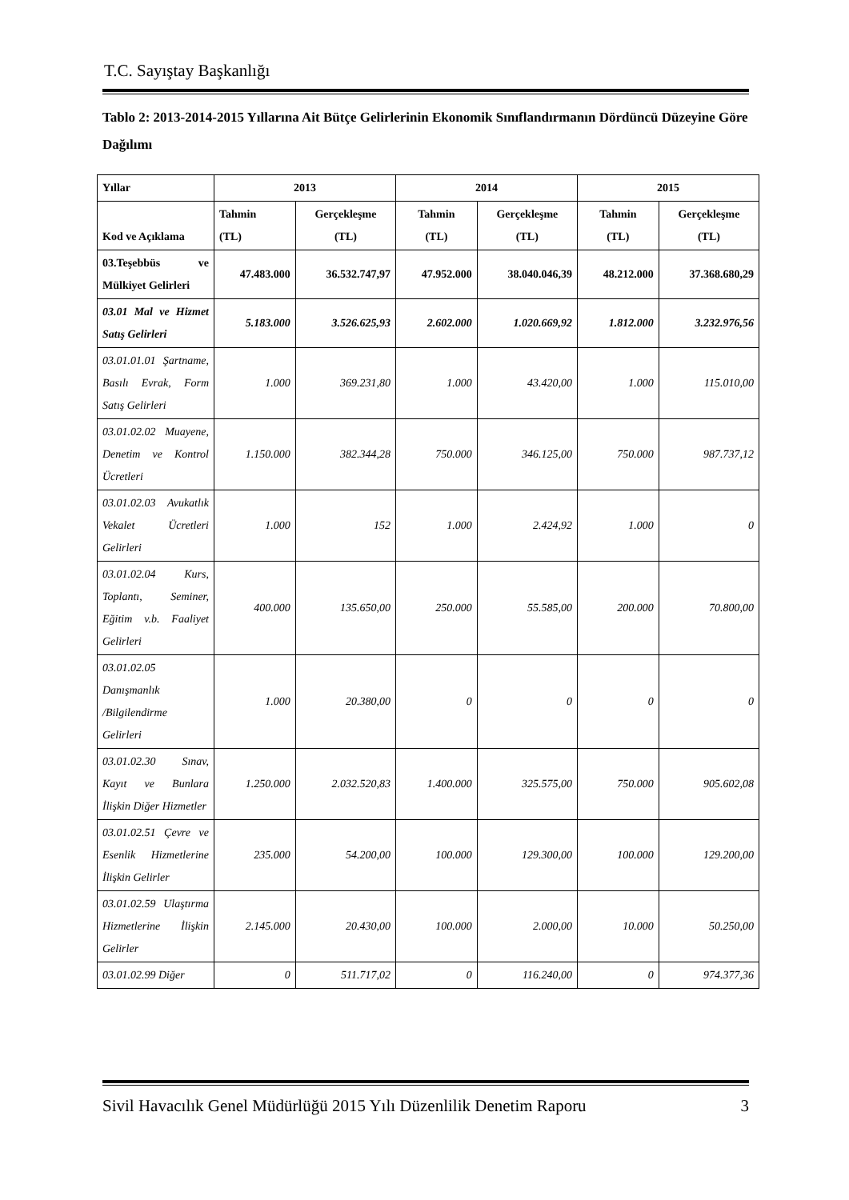T.C. Sayıştay Başkanlığı
Tablo 2: 2013-2014-2015 Yıllarına Ait Bütçe Gelirlerinin Ekonomik Sınıflandırmanın Dördüncü Düzeyine Göre Dağılımı
| Yıllar | 2013 | | 2014 | | 2015 | |
| --- | --- | --- | --- | --- | --- | --- |
| Kod ve Açıklama | Tahmin (TL) | Gerçekleşme (TL) | Tahmin (TL) | Gerçekleşme (TL) | Tahmin (TL) | Gerçekleşme (TL) |
| 03.Teşebbüs ve Mülkiyet Gelirleri | 47.483.000 | 36.532.747,97 | 47.952.000 | 38.040.046,39 | 48.212.000 | 37.368.680,29 |
| 03.01 Mal ve Hizmet Satış Gelirleri | 5.183.000 | 3.526.625,93 | 2.602.000 | 1.020.669,92 | 1.812.000 | 3.232.976,56 |
| 03.01.01.01 Şartname, Basılı Evrak, Form Satış Gelirleri | 1.000 | 369.231,80 | 1.000 | 43.420,00 | 1.000 | 115.010,00 |
| 03.01.02.02 Muayene, Denetim ve Kontrol Ücretleri | 1.150.000 | 382.344,28 | 750.000 | 346.125,00 | 750.000 | 987.737,12 |
| 03.01.02.03 Avukatlık Vekalet Ücretleri Gelirleri | 1.000 | 152 | 1.000 | 2.424,92 | 1.000 | 0 |
| 03.01.02.04 Kurs, Toplantı, Seminer, Eğitim v.b. Faaliyet Gelirleri | 400.000 | 135.650,00 | 250.000 | 55.585,00 | 200.000 | 70.800,00 |
| 03.01.02.05 Danışmanlık /Bilgilendirme Gelirleri | 1.000 | 20.380,00 | 0 | 0 | 0 | 0 |
| 03.01.02.30 Sınav, Kayıt ve Bunlara İlişkin Diğer Hizmetler | 1.250.000 | 2.032.520,83 | 1.400.000 | 325.575,00 | 750.000 | 905.602,08 |
| 03.01.02.51 Çevre ve Esenlik Hizmetlerine İlişkin Gelirler | 235.000 | 54.200,00 | 100.000 | 129.300,00 | 100.000 | 129.200,00 |
| 03.01.02.59 Ulaştırma Hizmetlerine İlişkin Gelirler | 2.145.000 | 20.430,00 | 100.000 | 2.000,00 | 10.000 | 50.250,00 |
| 03.01.02.99 Diğer | 0 | 511.717,02 | 0 | 116.240,00 | 0 | 974.377,36 |
Sivil Havacılık Genel Müdürlüğü 2015 Yılı Düzenlilik Denetim Raporu 3